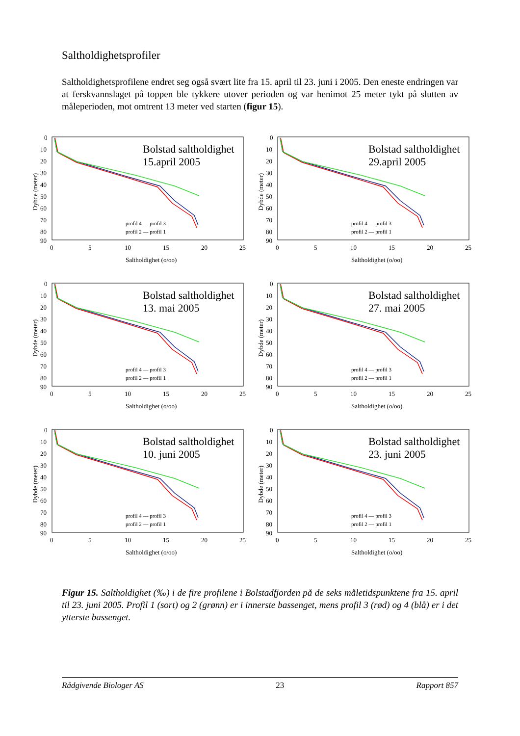Saltholdighetsprofiler
Saltholdighetsprofilene endret seg også svært lite fra 15. april til 23. juni i 2005. Den eneste endringen var at ferskvannslaget på toppen ble tykkere utover perioden og var henimot 25 meter tykt på slutten av måleperioden, mot omtrent 13 meter ved starten (figur 15).
0
10
20
30
40
50
60
70
80
90
0
5
10
15
20
25
Saltholdighet (o/oo)
Dybde (meter)
profil 4 — profil 3
profil 2 — profil 1
Bolstad saltholdighet
15.april 2005
Bolstad saltholdighet
29.april 2005
Bolstad saltholdighet
13. mai 2005
Bolstad saltholdighet
27. mai 2005
Bolstad saltholdighet
10. juni 2005
Bolstad saltholdighet
23. juni 2005
Figur 15. Saltholdighet (‰) i de fire profilene i Bolstadfjorden på de seks måletidspunktene fra 15. april til 23. juni 2005. Profil 1 (sort) og 2 (grønn) er i innerste bassenget, mens profil 3 (rød) og 4 (blå) er i det ytterste bassenget.
Rådgivende Biologer AS 23 Rapport 857